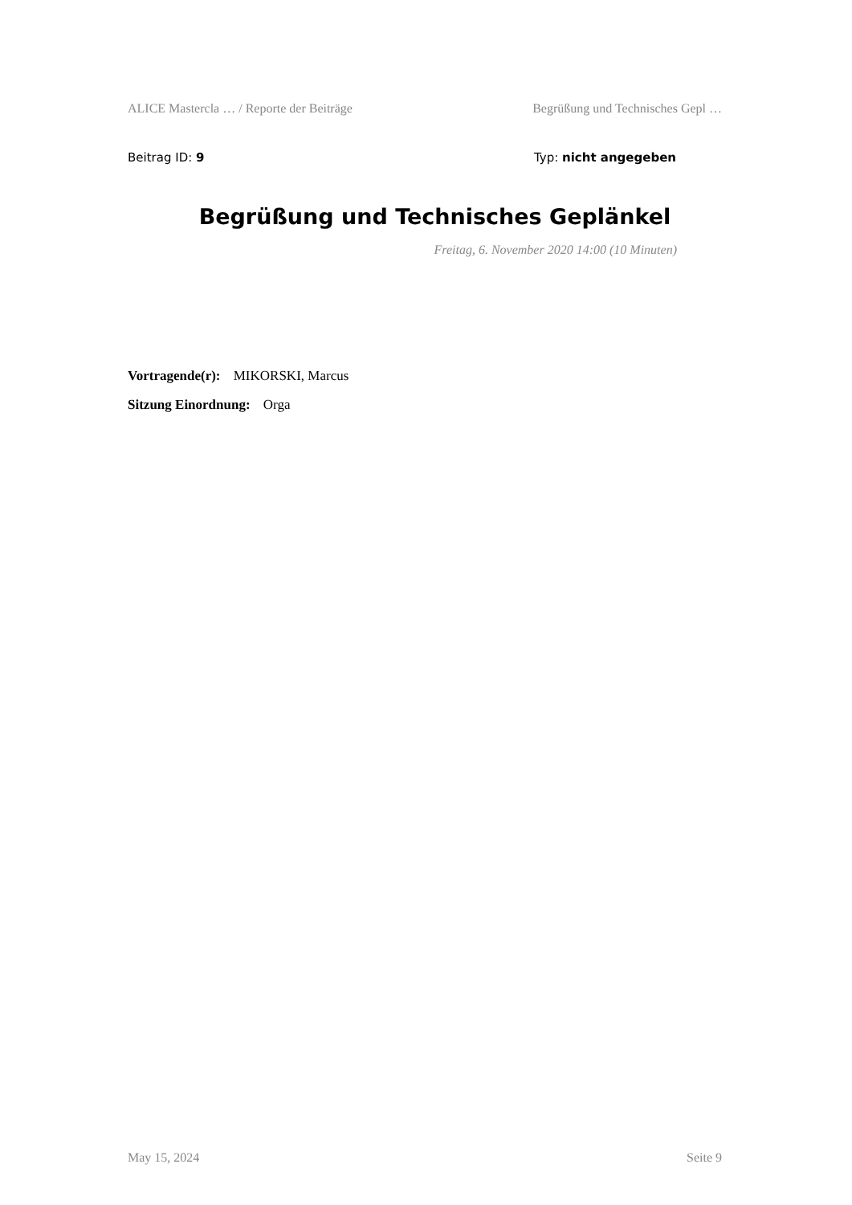ALICE Mastercla … / Reporte der Beiträge Begrüßung und Technisches Gepl …
Beitrag ID: 9 Typ: nicht angegeben
Begrüßung und Technisches Geplänkel
Freitag, 6. November 2020 14:00 (10 Minuten)
Vortragende(r): MIKORSKI, Marcus
Sitzung Einordnung: Orga
May 15, 2024 Seite 9